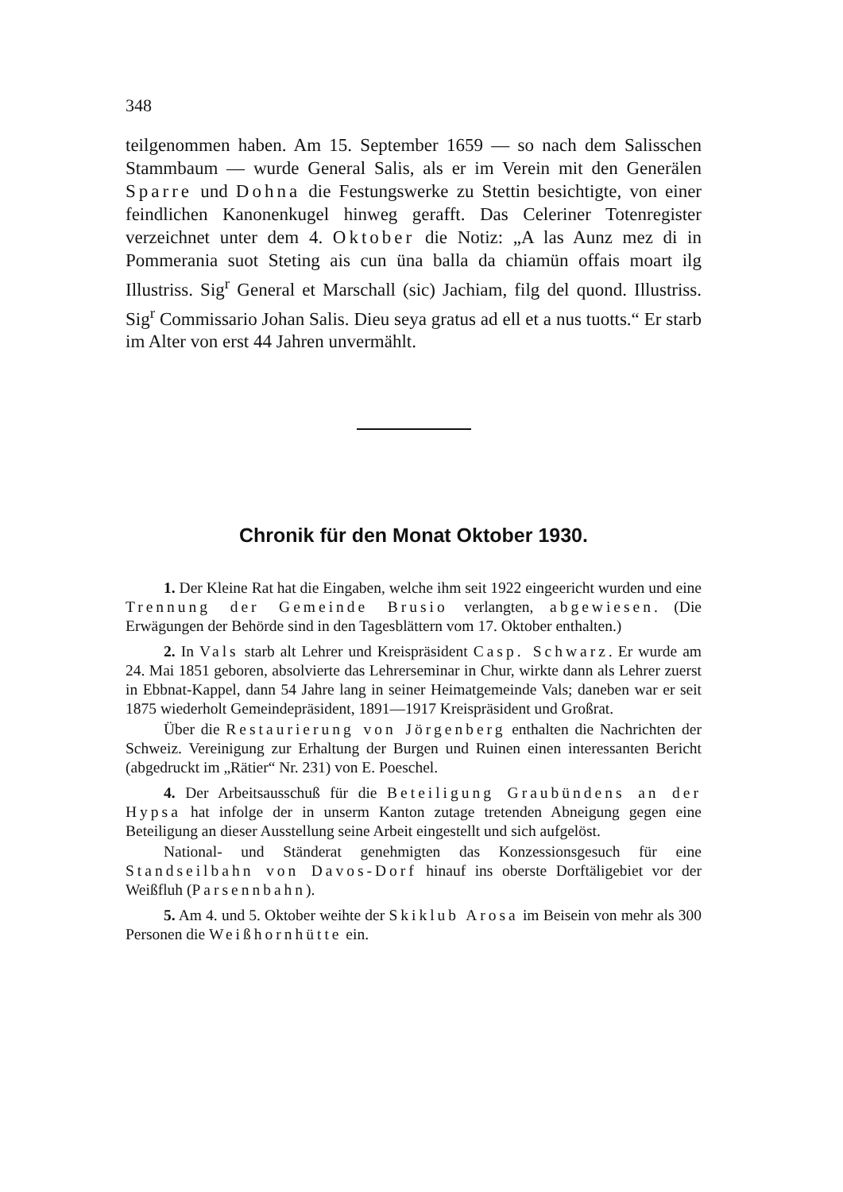348
teilgenommen haben. Am 15. September 1659 — so nach dem Salisschen Stammbaum — wurde General Salis, als er im Verein mit den Generälen Sparre und Dohna die Festungswerke zu Stettin besichtigte, von einer feindlichen Kanonenkugel hinweg gerafft. Das Celeriner Totenregister verzeichnet unter dem 4. Oktober die Notiz: „A las Aunz mez di in Pommerania suot Steting ais cun üna balla da chiamün offais moart ilg Illustriss. Sig<sup>r</sup> General et Marschall (sic) Jachiam, filg del quond. Illustriss. Sig<sup>r</sup> Commissario Johan Salis. Dieu seya gratus ad ell et a nus tuotts.“ Er starb im Alter von erst 44 Jahren unvermählt.
Chronik für den Monat Oktober 1930.
1. Der Kleine Rat hat die Eingaben, welche ihm seit 1922 eingeericht wurden und eine Trennung der Gemeinde Brusio verlangten, abgewiesen. (Die Erwägungen der Behörde sind in den Tagesblättern vom 17. Oktober enthalten.)
2. In Vals starb alt Lehrer und Kreispräsident Casp. Schwarz. Er wurde am 24. Mai 1851 geboren, absolvierte das Lehrerseminar in Chur, wirkte dann als Lehrer zuerst in Ebbnat-Kappel, dann 54 Jahre lang in seiner Heimatgemeinde Vals; daneben war er seit 1875 wiederholt Gemeindepräsident, 1891—1917 Kreispräsident und Großrat.
Über die Restaurierung von Jörgenberg enthalten die Nachrichten der Schweiz. Vereinigung zur Erhaltung der Burgen und Ruinen einen interessanten Bericht (abgedruckt im „Rätier“ Nr. 231) von E. Poeschel.
4. Der Arbeitsausschuß für die Beteiligung Graubündens an der Hypsa hat infolge der in unserm Kanton zutage tretenden Abneigung gegen eine Beteiligung an dieser Ausstellung seine Arbeit eingestellt und sich aufgelöst.
National- und Ständerat genehmigten das Konzessionsgesuch für eine Standseilbahn von Davos-Dorf hinauf ins oberste Dorftäligebiet vor der Weißfluh (Parsennbahn).
5. Am 4. und 5. Oktober weihte der Skiklub Arosa im Beisein von mehr als 300 Personen die Weißhornhütte ein.